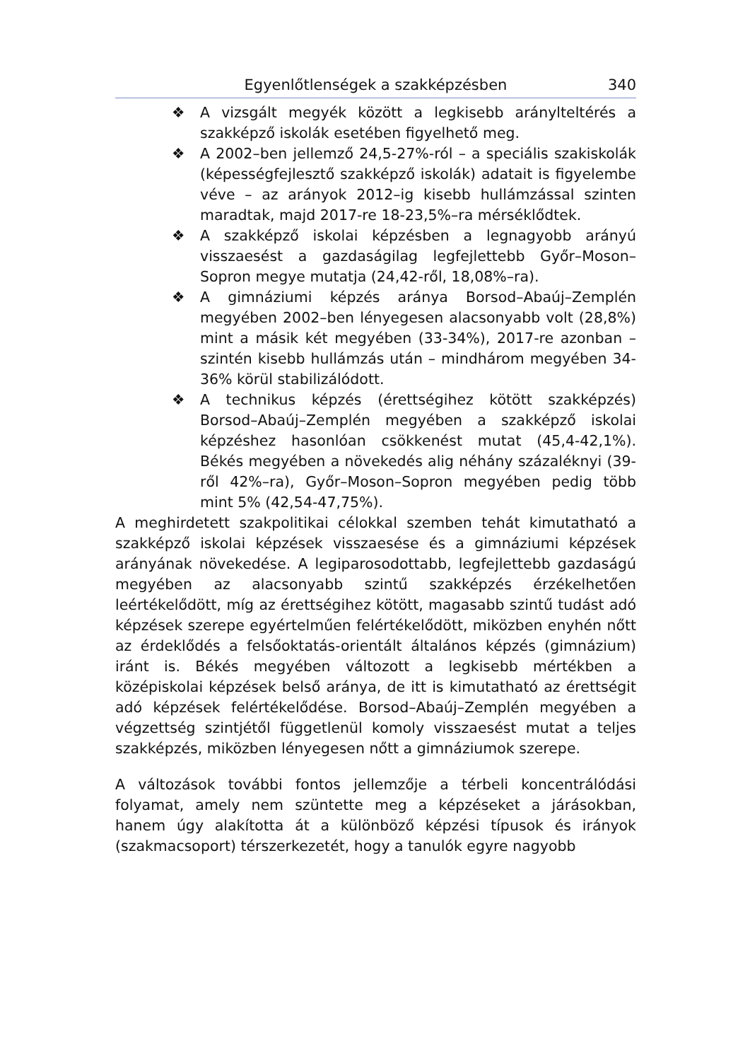Egyenlőtlenségek a szakképzésben 340
❖ A vizsgált megyék között a legkisebb aránylteltérés a szakképző iskolák esetében figyelhető meg.
❖ A 2002–ben jellemző 24,5-27%-ról – a speciális szakiskolák (képességfejlesztő szakképző iskolák) adatait is figyelembe véve – az arányok 2012–ig kisebb hullámzással szinten maradtak, majd 2017-re 18-23,5%–ra mérséklődtek.
❖ A szakképző iskolai képzésben a legnagyobb arányú visszaesést a gazdaságilag legfejlettebb Győr–Moson–Sopron megye mutatja (24,42-ről, 18,08%–ra).
❖ A gimnáziumi képzés aránya Borsod–Abaúj–Zemplén megyében 2002–ben lényegesen alacsonyabb volt (28,8%) mint a másik két megyében (33-34%), 2017-re azonban – szintén kisebb hullámzás után – mindhárom megyében 34-36% körül stabilizálódott.
❖ A technikus képzés (érettségihez kötött szakképzés) Borsod–Abaúj–Zemplén megyében a szakképző iskolai képzéshez hasonlóan csökkenést mutat (45,4-42,1%). Békés megyében a növekedés alig néhány százaléknyi (39-ről 42%–ra), Győr–Moson–Sopron megyében pedig több mint 5% (42,54-47,75%).
A meghirdetett szakpolitikai célokkal szemben tehát kimutatható a szakképző iskolai képzések visszaesése és a gimnáziumi képzések arányának növekedése. A legiparosodottabb, legfejlettebb gazdaságú megyében az alacsonyabb szintű szakképzés érzékelhetően leértékelődött, míg az érettségihez kötött, magasabb szintű tudást adó képzések szerepe egyértelműen felértékelődött, miközben enyhén nőtt az érdeklődés a felsőoktatás-orientált általános képzés (gimnázium) iránt is. Békés megyében változott a legkisebb mértékben a középiskolai képzések belső aránya, de itt is kimutatható az érettségit adó képzések felértékelődése. Borsod–Abaúj–Zemplén megyében a végzettség szintjétől függetlenül komoly visszaesést mutat a teljes szakképzés, miközben lényegesen nőtt a gimnáziumok szerepe.
A változások további fontos jellemzője a térbeli koncentrálódási folyamat, amely nem szüntette meg a képzéseket a járásokban, hanem úgy alakította át a különböző képzési típusok és irányok (szakmacsoport) térszerkezetét, hogy a tanulók egyre nagyobb